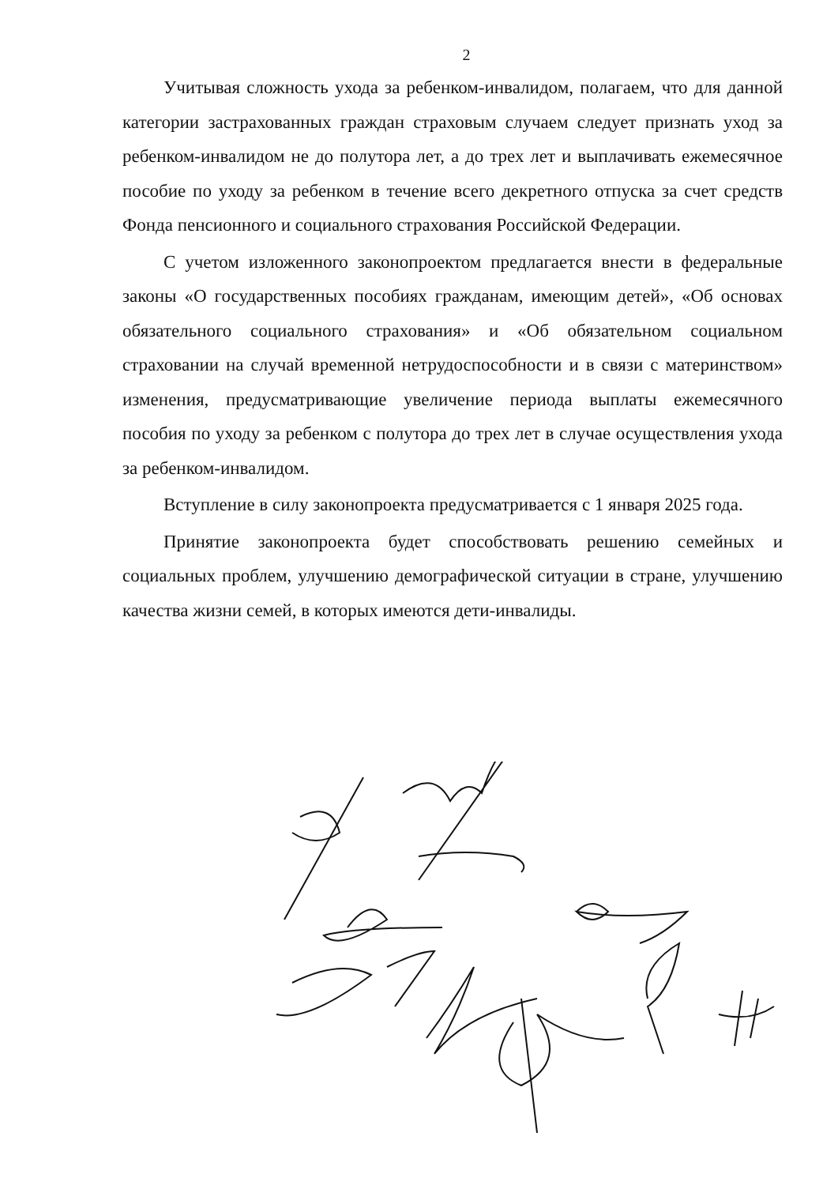2
Учитывая сложность ухода за ребенком-инвалидом, полагаем, что для данной категории застрахованных граждан страховым случаем следует признать уход за ребенком-инвалидом не до полутора лет, а до трех лет и выплачивать ежемесячное пособие по уходу за ребенком в течение всего декретного отпуска за счет средств Фонда пенсионного и социального страхования Российской Федерации.
С учетом изложенного законопроектом предлагается внести в федеральные законы «О государственных пособиях гражданам, имеющим детей», «Об основах обязательного социального страхования» и «Об обязательном социальном страховании на случай временной нетрудоспособности и в связи с материнством» изменения, предусматривающие увеличение периода выплаты ежемесячного пособия по уходу за ребенком с полутора до трех лет в случае осуществления ухода за ребенком-инвалидом.
Вступление в силу законопроекта предусматривается с 1 января 2025 года.
Принятие законопроекта будет способствовать решению семейных и социальных проблем, улучшению демографической ситуации в стране, улучшению качества жизни семей, в которых имеются дети-инвалиды.